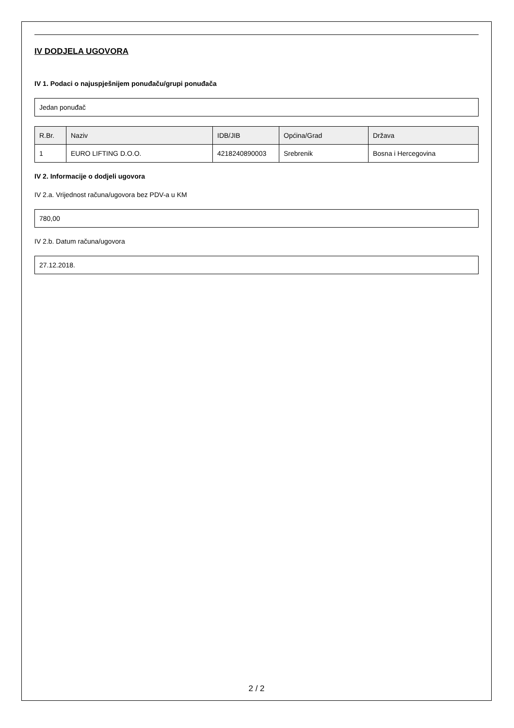IV DODJELA UGOVORA
IV 1. Podaci o najuspješnijem ponuđaču/grupi ponuđača
Jedan ponuđač
| R.Br. | Naziv | IDB/JIB | Općina/Grad | Država |
| --- | --- | --- | --- | --- |
| 1 | EURO LIFTING D.O.O. | 4218240890003 | Srebrenik | Bosna i Hercegovina |
IV 2. Informacije o dodjeli ugovora
IV 2.a. Vrijednost računa/ugovora bez PDV-a u KM
780,00
IV 2.b. Datum računa/ugovora
27.12.2018.
2 / 2